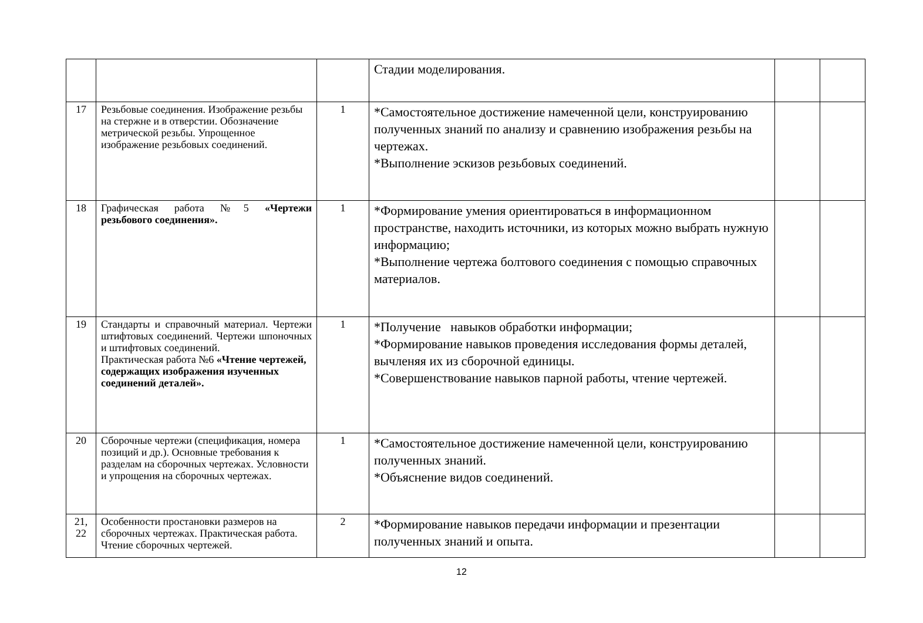| | | | Стадии моделирования. | | |
| 17 | Резьбовые соединения. Изображение резьбы на стержне и в отверстии. Обозначение метрической резьбы. Упрощенное изображение резьбовых соединений. | 1 | *Самостоятельное достижение намеченной цели, конструированию полученных знаний по анализу и сравнению изображения резьбы на чертежах. *Выполнение эскизов резьбовых соединений. | | |
| 18 | Графическая работа №5 «Чертежи резьбового соединения». | 1 | *Формирование умения ориентироваться в информационном пространстве, находить источники, из которых можно выбрать нужную информацию; *Выполнение чертежа болтового соединения с помощью справочных материалов. | | |
| 19 | Стандарты и справочный материал. Чертежи штифтовых соединений. Чертежи шпоночных и штифтовых соединений. Практическая работа №6 «Чтение чертежей, содержащих изображения изученных соединений деталей». | 1 | *Получение навыков обработки информации; *Формирование навыков проведения исследования формы деталей, вычленяя их из сборочной единицы. *Совершенствование навыков парной работы, чтение чертежей. | | |
| 20 | Сборочные чертежи (спецификация, номера позиций и др.). Основные требования к разделам на сборочных чертежах. Условности и упрощения на сборочных чертежах. | 1 | *Самостоятельное достижение намеченной цели, конструированию полученных знаний. *Объяснение видов соединений. | | |
| 21, 22 | Особенности простановки размеров на сборочных чертежах. Практическая работа. Чтение сборочных чертежей. | 2 | *Формирование навыков передачи информации и презентации полученных знаний и опыта. | | |
12